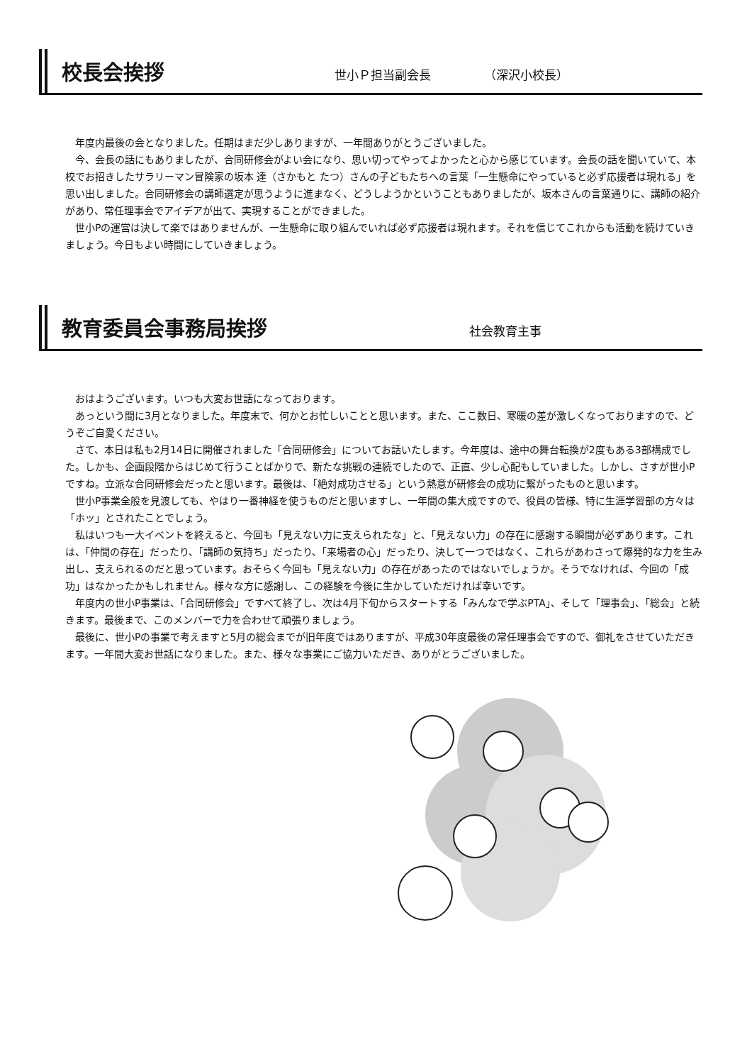校長会挨拶
世小Ｐ担当副会長 （深沢小校長）
年度内最後の会となりました。任期はまだ少しありますが、一年間ありがとうございました。
今、会長の話にもありましたが、合同研修会がよい会になり、思い切ってやってよかったと心から感じています。会長の話を聞いていて、本校でお招きしたサラリーマン冒険家の坂本 達（さかもと たつ）さんの子どもたちへの言葉「一生懸命にやっていると必ず応援者は現れる」を思い出しました。合同研修会の講師選定が思うように進まなく、どうしようかということもありましたが、坂本さんの言葉通りに、講師の紹介があり、常任理事会でアイデアが出て、実現することができました。
世小Pの運営は決して楽ではありませんが、一生懸命に取り組んでいれば必ず応援者は現れます。それを信じてこれからも活動を続けていきましょう。今日もよい時間にしていきましょう。
教育委員会事務局挨拶
社会教育主事
おはようございます。いつも大変お世話になっております。
あっという間に3月となりました。年度末で、何かとお忙しいことと思います。また、ここ数日、寒暖の差が激しくなっておりますので、どうぞご自愛ください。
さて、本日は私も2月14日に開催されました「合同研修会」についてお話いたします。今年度は、途中の舞台転換が2度もある3部構成でした。しかも、企画段階からはじめて行うことばかりで、新たな挑戦の連続でしたので、正直、少し心配もしていました。しかし、さすが世小Pですね。立派な合同研修会だったと思います。最後は、「絶対成功させる」という熱意が研修会の成功に繋がったものと思います。
世小P事業全般を見渡しても、やはり一番神経を使うものだと思いますし、一年間の集大成ですので、役員の皆様、特に生涯学習部の方々は「ホッ」とされたことでしょう。
私はいつも一大イベントを終えると、今回も「見えない力に支えられたな」と、「見えない力」の存在に感謝する瞬間が必ずあります。これは、「仲間の存在」だったり、「講師の気持ち」だったり、「来場者の心」だったり、決して一つではなく、これらがあわさって爆発的な力を生み出し、支えられるのだと思っています。おそらく今回も「見えない力」の存在があったのではないでしょうか。そうでなければ、今回の「成功」はなかったかもしれません。様々な方に感謝し、この経験を今後に生かしていただければ幸いです。
年度内の世小P事業は、「合同研修会」ですべて終了し、次は4月下旬からスタートする「みんなで学ぶPTA」、そして「理事会」、「総会」と続きます。最後まで、このメンバーで力を合わせて頑張りましょう。
最後に、世小Pの事業で考えますと5月の総会までが旧年度ではありますが、平成30年度最後の常任理事会ですので、御礼をさせていただきます。一年間大変お世話になりました。また、様々な事業にご協力いただき、ありがとうございました。